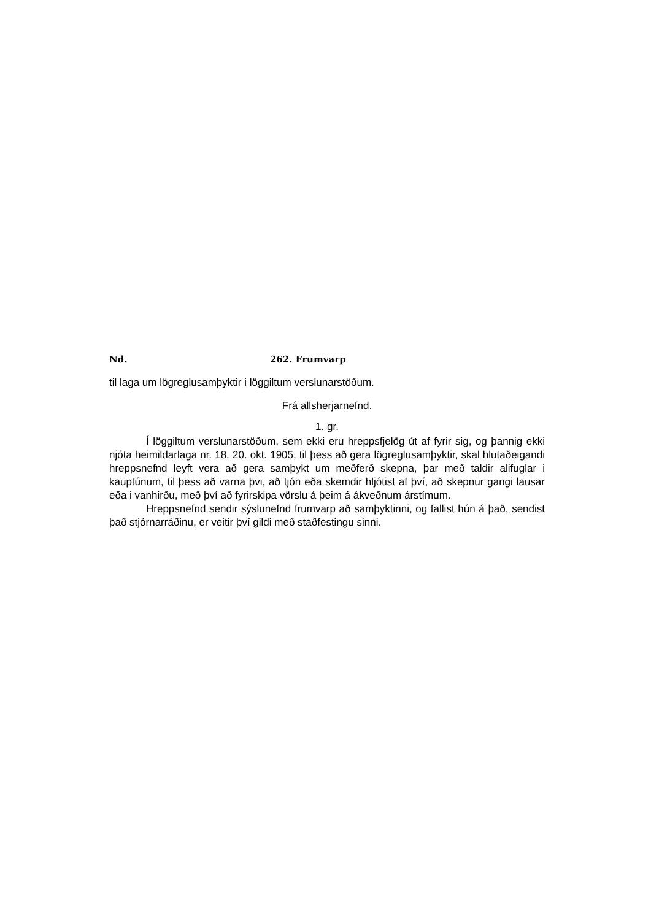Nd. 262. Frumvarp
til laga um lögreglusamþyktir i löggiltum verslunarstöðum.
Frá allsherjarnefnd.
1. gr.
Í löggiltum verslunarstöðum, sem ekki eru hreppsfjelög út af fyrir sig, og þannig ekki njóta heimildarlaga nr. 18, 20. okt. 1905, til þess að gera lögreglusamþyktir, skal hlutaðeigandi hreppsnefnd leyft vera að gera samþykt um meðferð skepna, þar með taldir alifuglar i kauptúnum, til þess að varna þvi, að tjón eða skemdir hljótist af því, að skepnur gangi lausar eða i vanhirðu, með því að fyrirskipa vörslu á þeim á ákveðnum árstímum.
Hreppsnefnd sendir sýslunefnd frumvarp að samþyktinni, og fallist hún á það, sendist það stjórnarráðinu, er veitir því gildi með staðfestingu sinni.